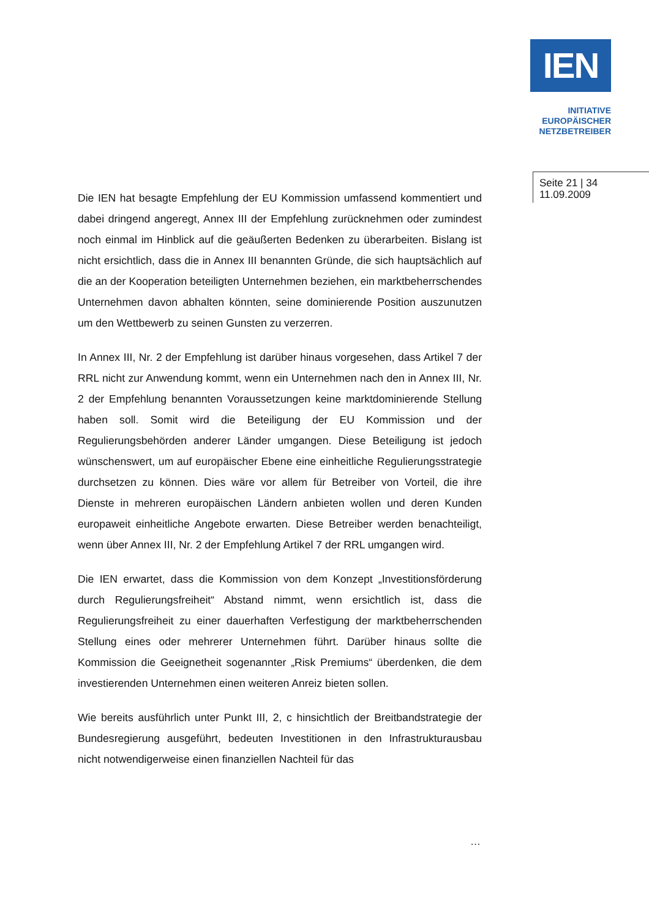IEN
INITIATIVE
EUROPÄISCHER
NETZBETREIBER
Seite 21 | 34
11.09.2009
Die IEN hat besagte Empfehlung der EU Kommission umfassend kommentiert und dabei dringend angeregt, Annex III der Empfehlung zurücknehmen oder zumindest noch einmal im Hinblick auf die geäußerten Bedenken zu überarbeiten. Bislang ist nicht ersichtlich, dass die in Annex III benannten Gründe, die sich hauptsächlich auf die an der Kooperation beteiligten Unternehmen beziehen, ein marktbeherrschendes Unternehmen davon abhalten könnten, seine dominierende Position auszunutzen um den Wettbewerb zu seinen Gunsten zu verzerren.
In Annex III, Nr. 2 der Empfehlung ist darüber hinaus vorgesehen, dass Artikel 7 der RRL nicht zur Anwendung kommt, wenn ein Unternehmen nach den in Annex III, Nr. 2 der Empfehlung benannten Voraussetzungen keine marktdominierende Stellung haben soll. Somit wird die Beteiligung der EU Kommission und der Regulierungsbehörden anderer Länder umgangen. Diese Beteiligung ist jedoch wünschenswert, um auf europäischer Ebene eine einheitliche Regulierungsstrategie durchsetzen zu können. Dies wäre vor allem für Betreiber von Vorteil, die ihre Dienste in mehreren europäischen Ländern anbieten wollen und deren Kunden europaweit einheitliche Angebote erwarten. Diese Betreiber werden benachteiligt, wenn über Annex III, Nr. 2 der Empfehlung Artikel 7 der RRL umgangen wird.
Die IEN erwartet, dass die Kommission von dem Konzept „Investitionsförderung durch Regulierungsfreiheit“ Abstand nimmt, wenn ersichtlich ist, dass die Regulierungsfreiheit zu einer dauerhaften Verfestigung der marktbeherrschenden Stellung eines oder mehrerer Unternehmen führt. Darüber hinaus sollte die Kommission die Geeignetheit sogenannter „Risk Premiums“ überdenken, die dem investierenden Unternehmen einen weiteren Anreiz bieten sollen.
Wie bereits ausführlich unter Punkt III, 2, c hinsichtlich der Breitbandstrategie der Bundesregierung ausgeführt, bedeuten Investitionen in den Infrastrukturausbau nicht notwendigerweise einen finanziellen Nachteil für das
…